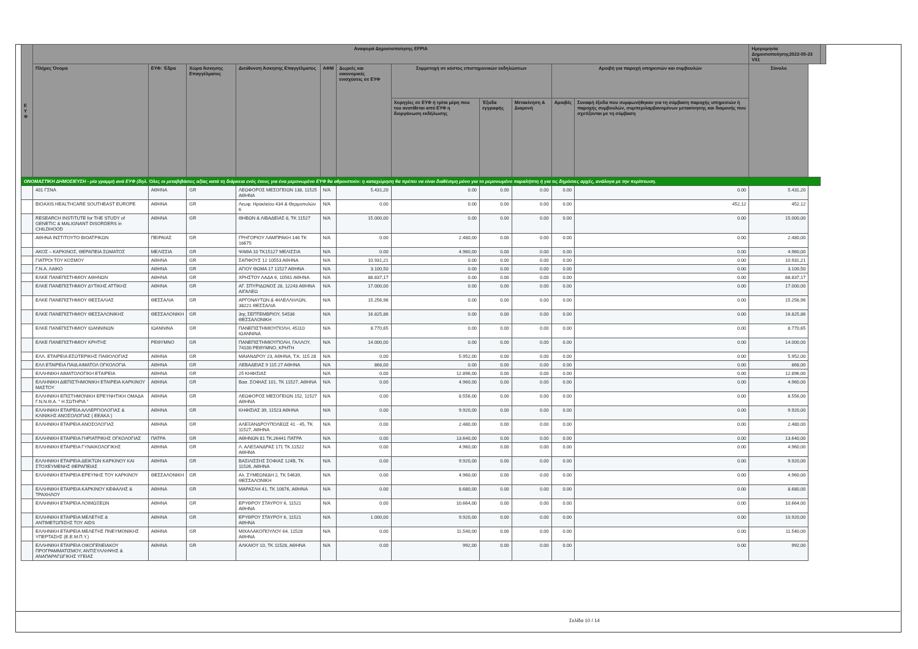| Ε Υ Φ | Αναφορά Δημοσιοποίησης EFPIA | | | | | | | | | | | Ημερομηνία Δημοσιοποίησης2022-05-23 V01 | | |
| --- | --- | --- | --- | --- | --- | --- | --- | --- | --- | --- | --- | --- | --- | --- |
| | Πλήρες Όνομα | ΕΥΦ: Έδρα | Χώρα Άσκησης Επαγγέλματος | Διεύθυνση Άσκησης Επαγγέλματος | ΑΦΜ | Δωρεές και οικονομικές ενισχύσεις σε ΕΥΦ | Συμμετοχή σε κόστος επιστημονικών εκδηλώσεων | | | Αμοιβή για παροχή υπηρεσιών και συμβουλών | | Σύνολο | | |
| | | | | | | | Χορηγίες σε ΕΥΦ ή τρίτα μέρη που του ανατίθεται από ΕΥΦ η διοργάνωση εκδήλωσης | Έξοδα εγγραφής | Μετακίνηση & Διαμονή | Αμοιβές | Συναφή έξοδα που συμφωνήθηκαν για τη σύμβαση παροχής υπηρεσιών ή παροχής συμβουλών, συμπεριλαμβανομένων μετακίνησης και διαμονής που σχετίζονται με τη σύμβαση | | | |
| ΟΝΟΜΑΣΤΙΚΗ ΔΗΜΟΣΙΕΥΣΗ - μία γραμμή ανά ΕΥΦ (δηλ. Όλες οι μεταβιβάσεις αξίας κατά τη διάρκεια ενός έτους για ένα μεμονωμένο ΕΥΦ θα αθροιστούν: η καταχώρηση θα πρέπει να είναι διαθέσιμη μόνο για το μεμονωμένο παραλήπτη ή για τις δημόσιες αρχές, ανάλογα με την περίπτωση. | | | | | | | | | | | | | | |
| | 401 ΓΣΝΑ | ΑΘΗΝΑ | GR | ΛΕΩΦΟΡΟΣ ΜΕΣΟΓΕΙΩΝ 138, 11525 ΑΘΗΝΑ | N/A | 5.431,20 | 0.00 | 0.00 | 0.00 | 0.00 | 0.00 | 5.431,20 | | |
| | BIOAXIS HEALTHCARE SOUTHEAST EUROPE | ΑΘΗΝΑ | GR | Λεωφ. Ηρακλείου 434 & Θερμοπυλών 6 | N/A | 0.00 | 0.00 | 0.00 | 0.00 | 0.00 | 452,12 | 452,12 | | |
| | RESEARCH INSTITUTE for THE STUDY of GENETIC & MALIGNANT DISORDERS in CHILDHOOD | ΑΘΗΝΑ | GR | ΘΗΒΩΝ & ΛΙΒΑΔΕΙΑΣ 8, ΤΚ 11527 | N/A | 15.000,00 | 0.00 | 0.00 | 0.00 | 0.00 | 0.00 | 15.000,00 | | |
| | ΑΘΗΝΑ ΙΝΣΤΙΤΟΥΤΟ ΒΙΟΑΤΡΙΚΩΝ | ΠΕΙΡΑΙΑΣ | GR | ΓΡΗΓΟΡΙΟΥ ΛΑΜΠΡΑΚΗ 146 ΤΚ 16675 | N/A | 0.00 | 2.480,00 | 0.00 | 0.00 | 0.00 | 0.00 | 2.480,00 | | |
| | ΑΚΟΣ – ΚΑΡΚΙΝΟΣ, ΘΕΡΑΠΕΙΑ ΣΩΜΑΤΟΣ | ΜΕΛΙΣΣΙΑ | GR | ΨΑΘΑ 10 ΤΚ15127 ΜΕΛΙΣΣΙΑ | N/A | 0.00 | 4.960,00 | 0.00 | 0.00 | 0.00 | 0.00 | 4.960,00 | | |
| | ΓΙΑΤΡΟΙ ΤΟΥ ΚΟΣΜΟΥ | ΑΘΗΝΑ | GR | ΣΑΠΦΟΥΣ 12 10553 ΑΘΗΝΑ | N/A | 10.931,21 | 0.00 | 0.00 | 0.00 | 0.00 | 0.00 | 10.931,21 | | |
| | Γ.Ν.Α. ΛΑΙΚΟ | ΑΘΗΝΑ | GR | ΑΓΙΟΥ ΘΩΜΑ 17 11527 ΑΘΗΝΑ | N/A | 3.100,50 | 0.00 | 0.00 | 0.00 | 0.00 | 0.00 | 3.100,50 | | |
| | ΕΛΚΕ ΠΑΝΕΠΙΣΤΗΜΙΟΥ ΑΘΗΝΩΝ | ΑΘΗΝΑ | GR | ΧΡΗΣΤΟΥ ΛΑΔΑ 6, 10561 ΑΘΗΝΑ | N/A | 88.837,17 | 0.00 | 0.00 | 0.00 | 0.00 | 0.00 | 88.837,17 | | |
| | ΕΛΚΕ ΠΑΝΕΠΙΣΤΗΜΙΟΥ ΔΥΤΙΚΗΣ ΑΤΤΙΚΗΣ | ΑΘΗΝΑ | GR | ΑΓ. ΣΠΥΡΙΔΩΝΟΣ 28, 12243 ΑΘΗΝΑ ΑΙΓΑΛΕΩ | N/A | 17.000,00 | 0.00 | 0.00 | 0.00 | 0.00 | 0.00 | 17.000,00 | | |
| | ΕΛΚΕ ΠΑΝΕΠΙΣΤΗΜΙΟΥ ΘΕΣΣΑΛΙΑΣ | ΘΕΣΣΑΛΙΑ | GR | ΑΡΓΟΝΑΥΤΩΝ & ΦΙΛΕΛΛΗΛΩΝ, 38221 ΘΕΣΣΑΛΙΑ | N/A | 15.256,96 | 0.00 | 0.00 | 0.00 | 0.00 | 0.00 | 15.256,96 | | |
| | ΕΛΚΕ ΠΑΝΕΠΙΣΤΗΜΙΟΥ ΘΕΣΣΑΛΟΝΙΚΗΣ | ΘΕΣΣΑΛΟΝΙΚΗ | GR | 3ης ΣΕΠΤΕΜΒΡΙΟΥ, 54536 ΘΕΣΣΑΛΟΝΙΚΗ | N/A | 16.825,86 | 0.00 | 0.00 | 0.00 | 0.00 | 0.00 | 16.825,86 | | |
| | ΕΛΚΕ ΠΑΝΕΠΙΣΤΗΜΙΟΥ ΙΩΑΝΝΙΝΩΝ | ΙΩΑΝΝΙΝΑ | GR | ΠΑΝΕΠΙΣΤΗΜΙΟΥΠΟΛΗ, 45110 ΙΩΑΝΝΙΝΑ | N/A | 8.770,65 | 0.00 | 0.00 | 0.00 | 0.00 | 0.00 | 8.770,65 | | |
| | ΕΛΚΕ ΠΑΝΕΠΙΣΤΗΜΙΟΥ ΚΡΗΤΗΣ | ΡΕΘΥΜΝΟ | GR | ΠΑΝΕΠΙΣΤΗΜΙΟΥΠΟΛΗ, ΓΑΛΛΟΥ, 74100 ΡΕΘΥΜΝΟ, ΚΡΗΤΗ | N/A | 14.000,00 | 0.00 | 0.00 | 0.00 | 0.00 | 0.00 | 14.000,00 | | |
| | ΕΛΛ. ΕΤΑΙΡΕΙΑ ΕΣΩΤΕΡΙΚΗΣ ΠΑΘΟΛΟΓΙΑΣ | ΑΘΗΝΑ | GR | ΜΑΙΑΝΔΡΟΥ 23, ΑΘΗΝΑ, Τ.Κ. 115 28 | N/A | 0.00 | 5.952,00 | 0.00 | 0.00 | 0.00 | 0.00 | 5.952,00 | | |
| | ΕΛΛ ΕΤΑΙΡΕΙΑ ΠΑΙΔ ΑΙΜΑΤΟΛ ΟΓΚΟΛΟΓΙΑ | ΑΘΗΝΑ | GR | ΛΕΒΑΔΕΙΑΣ 9 115 27 ΑΘΗΝΑ | N/A | 868,00 | 0.00 | 0.00 | 0.00 | 0.00 | 0.00 | 868,00 | | |
| | ΕΛΛΗΝΙΚΗ ΑΙΜΑΤΟΛΟΓΙΚΗ ΕΤΑΙΡΕΙΑ | ΑΘΗΝΑ | GR | 25 ΚΗΦΙΣΙΑΣ | N/A | 0.00 | 12.896,00 | 0.00 | 0.00 | 0.00 | 0.00 | 12.896,00 | | |
| | ΕΛΛΗΝΙΚΗ ΔΙΕΠΙΣΤΗΜΟΝΙΚΗ ΕΤΑΙΡΕΙΑ ΚΑΡΚΙΝΟΥ ΜΑΣΤΟΥ | ΑΘΗΝΑ | GR | Βασ. ΣΟΦΙΑΣ 101, ΤΚ 11527, ΑΘΗΝΑ | N/A | 0.00 | 4.960,00 | 0.00 | 0.00 | 0.00 | 0.00 | 4.960,00 | | |
| | ΕΛΛΗΝΙΚΗ ΕΠΙΣΤΗΜΟΝΙΚΗ ΕΡΕΥΝΗΤΙΚΗ ΟΜΑΔΑ Γ.Ν.Ν.Θ.Α. " Η ΣΩΤΗΡΙΑ " | ΑΘΗΝΑ | GR | ΛΕΩΦΟΡΟΣ ΜΕΣΟΓΕΙΩΝ 152, 11527 ΑΘΗΝΑ | N/A | 0.00 | 8.556,00 | 0.00 | 0.00 | 0.00 | 0.00 | 8.556,00 | | |
| | ΕΛΛΗΝΙΚΗ ΕΤΑΙΡΕΙΑ ΑΛΛΕΡΓΙΟΛΟΓΙΑΣ & ΚΛΙΝΙΚΗΣ ΑΝΟΣΟΛΟΓΙΑΣ ( ΕΕΑΚΑ ) | ΑΘΗΝΑ | GR | ΚΗΦΙΣΙΑΣ 39, 11523 ΑΘΗΝΑ | N/A | 0.00 | 9.920,00 | 0.00 | 0.00 | 0.00 | 0.00 | 9.920,00 | | |
| | ΕΛΛΗΝΙΚΗ ΕΤΑΙΡΕΙΑ ΑΝΟΣΟΛΟΓΙΑΣ | ΑΘΗΝΑ | GR | ΑΛΕΞΑΝΔΡΟΥΠΟΛΕΩΣ 41 - 45, ΤΚ 11527, ΑΘΗΝΑ | N/A | 0.00 | 2.480,00 | 0.00 | 0.00 | 0.00 | 0.00 | 2.480,00 | | |
| | ΕΛΛΗΝΙΚΗ ΕΤΑΙΡΕΙΑ ΓΗΡΙΑΤΡΙΚΗΣ ΟΓΚΟΛΟΓΙΑΣ | ΠΑΤΡΑ | GR | ΑΘΗΝΩΝ 81 ΤΚ.26441 ΠΑΤΡΑ | N/A | 0.00 | 13.640,00 | 0.00 | 0.00 | 0.00 | 0.00 | 13.640,00 | | |
| | ΕΛΛΗΝΙΚΗ ΕΤΑΙΡΕΙΑ ΓΥΝΑΙΚΟΛΟΓΙΚΗΣ | ΑΘΗΝΑ | GR | Λ. ΑΛΕΞΑΝΔΡΑΣ 171 ΤΚ.11522 ΑΘΗΝΑ | N/A | 0.00 | 4.960,00 | 0.00 | 0.00 | 0.00 | 0.00 | 4.960,00 | | |
| | ΕΛΛΗΝΙΚΗ ΕΤΑΙΡΕΙΑ ΔΕΙΚΤΩΝ ΚΑΡΚΙΝΟΥ ΚΑΙ ΣΤΟΧΕΥΜΕΝΗΣ ΘΕΡΑΠΕΙΑΣ | ΑΘΗΝΑ | GR | ΒΑΣΙΛΙΣΣΗΣ ΣΟΦΙΑΣ 124Β, ΤΚ 11526, ΑΘΗΝΑ | N/A | 0.00 | 9.920,00 | 0.00 | 0.00 | 0.00 | 0.00 | 9.920,00 | | |
| | ΕΛΛΗΝΙΚΗ ΕΤΑΙΡΕΙΑ ΕΡΕΥΝΗΣ ΤΟΥ ΚΑΡΚΙΝΟΥ | ΘΕΣΣΑΛΟΝΙΚΗ | GR | Αλ. ΣΥΜΕΩΝΙΔΗ 2, ΤΚ 54639, ΘΕΣΣΑΛΟΝΙΚΗ | N/A | 0.00 | 4.960,00 | 0.00 | 0.00 | 0.00 | 0.00 | 4.960,00 | | |
| | ΕΛΛΗΝΙΚΗ ΕΤΑΙΡΕΙΑ ΚΑΡΚΙΝΟΥ ΚΕΦΑΛΗΣ & ΤΡΑΧΗΛΟΥ | ΑΘΗΝΑ | GR | ΜΑΡΑΣΛΗ 41, ΤΚ 10676, ΑΘΗΝΑ | N/A | 0.00 | 8.680,00 | 0.00 | 0.00 | 0.00 | 0.00 | 8.680,00 | | |
| | ΕΛΛΗΝΙΚΗ ΕΤΑΙΡΕΙΑ ΛΟΙΜΩΞΕΩΝ | ΑΘΗΝΑ | GR | ΕΡΥΘΡΟΥ ΣΤΑΥΡΟΥ 6, 11521 ΑΘΗΝΑ | N/A | 0.00 | 10.664,00 | 0.00 | 0.00 | 0.00 | 0.00 | 10.664,00 | | |
| | ΕΛΛΗΝΙΚΗ ΕΤΑΙΡΕΙΑ ΜΕΛΕΤΗΣ & ΑΝΤΙΜΕΤΩΠΙΣΗΣ ΤΟΥ AIDS | ΑΘΗΝΑ | GR | ΕΡΥΘΡΟΥ ΣΤΑΥΡΟΥ 6, 11521 ΑΘΗΝΑ | N/A | 1.000,00 | 9.920,00 | 0.00 | 0.00 | 0.00 | 0.00 | 10.920,00 | | |
| | ΕΛΛΗΝΙΚΗ ΕΤΑΙΡΕΙΑ ΜΕΛΕΤΗΣ ΠΝΕΥΜΟΝΙΚΗΣ ΥΠΕΡΤΑΣΗΣ (Ε.Ε.Μ.Π.Υ.) | ΑΘΗΝΑ | GR | ΜΙΧΑΛΑΚΟΠΟΥΛΟΥ 64, 11528 ΑΘΗΝΑ | N/A | 0.00 | 11.540,00 | 0.00 | 0.00 | 0.00 | 0.00 | 11.540,00 | | |
| | ΕΛΛΗΝΙΚΗ ΕΤΑΙΡΕΙΑ ΟΙΚΟΓΕΝΕΙΑΚΟΥ ΠΡΟΓΡΑΜΜΑΤΙΣΜΟΥ, ΑΝΤΙΣΥΛΛΗΨΗΣ & ΑΝΑΠΑΡΑΓΩΓΙΚΗΣ ΥΓΕΙΑΣ | ΑΘΗΝΑ | GR | ΑΛΚΑΙΟΥ 10, ΤΚ 11528, ΑΘΗΝΑ | N/A | 0.00 | 992,00 | 0.00 | 0.00 | 0.00 | 0.00 | 992,00 | | |
Σελίδα 10 / 14